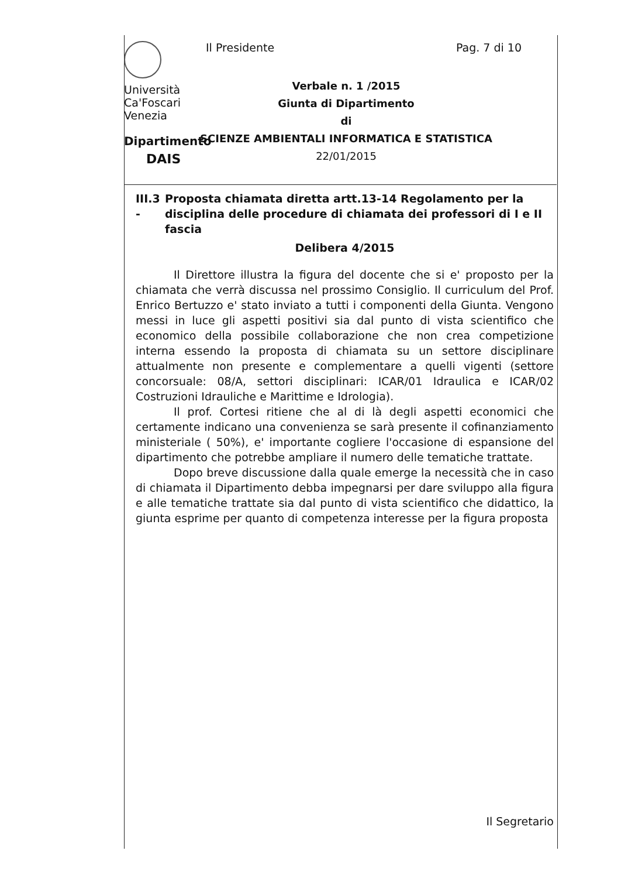Università
Ca'Foscari
Venezia
Dipartimento
DAIS
Il Presidente
Pag. 7 di 10
Verbale n. 1 /2015
Giunta di Dipartimento
di
SCIENZE AMBIENTALI INFORMATICA E STATISTICA
22/01/2015
III.3 - Proposta chiamata diretta artt.13-14 Regolamento per la disciplina delle procedure di chiamata dei professori di I e II fascia
Delibera 4/2015
Il Direttore illustra la figura del docente che si e' proposto per la chiamata che verrà discussa nel prossimo Consiglio. Il curriculum del Prof. Enrico Bertuzzo e' stato inviato a tutti i componenti della Giunta. Vengono messi in luce gli aspetti positivi sia dal punto di vista scientifico che economico della possibile collaborazione che non crea competizione interna essendo la proposta di chiamata su un settore disciplinare attualmente non presente e complementare a quelli vigenti (settore concorsuale: 08/A, settori disciplinari: ICAR/01 Idraulica e ICAR/02 Costruzioni Idrauliche e Marittime e Idrologia).
Il prof. Cortesi ritiene che al di là degli aspetti economici che certamente indicano una convenienza se sarà presente il cofinanziamento ministeriale ( 50%), e' importante cogliere l'occasione di espansione del dipartimento che potrebbe ampliare il numero delle tematiche trattate.
Dopo breve discussione dalla quale emerge la necessità che in caso di chiamata il Dipartimento debba impegnarsi per dare sviluppo alla figura e alle tematiche trattate sia dal punto di vista scientifico che didattico, la giunta esprime per quanto di competenza interesse per la figura proposta
Il Segretario